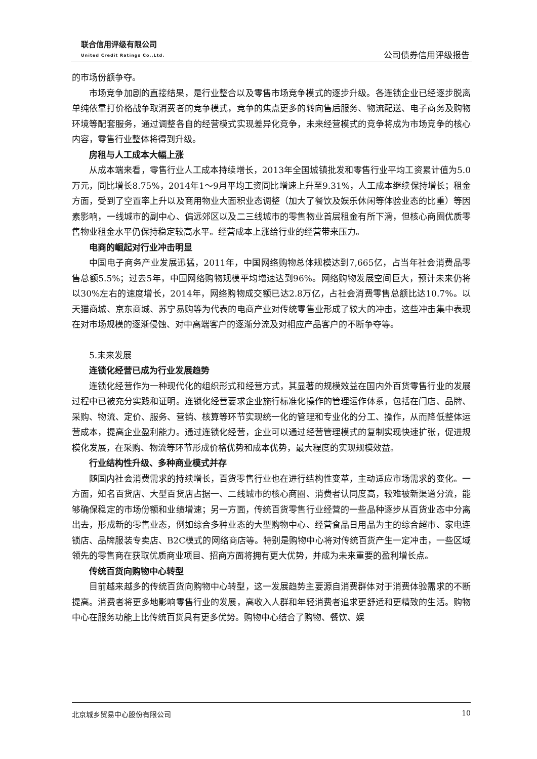联合信用评级有限公司
United Credit Ratings Co.,Ltd.
公司债券信用评级报告
的市场份额争夺。
市场竞争加剧的直接结果，是行业整合以及零售市场竞争模式的逐步升级。各连锁企业已经逐步脱离单纯依靠打价格战争取消费者的竞争模式，竞争的焦点更多的转向售后服务、物流配送、电子商务及购物环境等配套服务，通过调整各自的经营模式实现差异化竞争，未来经营模式的竞争将成为市场竞争的核心内容，零售行业整体将得到升级。
房租与人工成本大幅上涨
从成本端来看，零售行业人工成本持续增长，2013年全国城镇批发和零售行业平均工资累计值为5.0万元，同比增长8.75%，2014年1～9月平均工资同比增速上升至9.31%，人工成本继续保持增长；租金方面，受到了空置率上升以及商用物业大面积业态调整（加大了餐饮及娱乐休闲等体验业态的比重）等因素影响，一线城市的副中心、偏远郊区以及二三线城市的零售物业首层租金有所下滑，但核心商圈优质零售物业租金水平仍保持稳定较高水平。经营成本上涨给行业的经营带来压力。
电商的崛起对行业冲击明显
中国电子商务产业发展迅猛，2011年，中国网络购物总体规模达到7,665亿，占当年社会消费品零售总额5.5%；过去5年，中国网络购物规模平均增速达到96%。网络购物发展空间巨大，预计未来仍将以30%左右的速度增长，2014年，网络购物成交额已达2.8万亿，占社会消费零售总额比达10.7%。以天猫商城、京东商城、苏宁易购等为代表的电商产业对传统零售业形成了较大的冲击，这些冲击集中表现在对市场规模的逐渐侵蚀、对中高端客户的逐渐分流及对相应产品客户的不断争夺等。
5.未来发展
连锁化经营已成为行业发展趋势
连锁化经营作为一种现代化的组织形式和经营方式，其显著的规模效益在国内外百货零售行业的发展过程中已被充分实践和证明。连锁化经营要求企业施行标准化操作的管理运作体系，包括在门店、品牌、采购、物流、定价、服务、营销、核算等环节实现统一化的管理和专业化的分工、操作，从而降低整体运营成本，提高企业盈利能力。通过连锁化经营，企业可以通过经营管理模式的复制实现快速扩张，促进规模化发展，在采购、物流等环节形成价格优势和成本优势，最大程度的实现规模效益。
行业结构性升级、多种商业模式并存
随国内社会消费需求的持续增长，百货零售行业也在进行结构性变革，主动适应市场需求的变化。一方面，知名百货店、大型百货店占据一、二线城市的核心商圈、消费者认同度高，较难被新渠道分流，能够确保稳定的市场份额和业绩增速；另一方面，传统百货零售行业经营的一些品种逐步从百货业态中分离出去，形成新的零售业态，例如综合多种业态的大型购物中心、经营食品日用品为主的综合超市、家电连锁店、品牌服装专卖店、B2C模式的网络商店等。特别是购物中心将对传统百货产生一定冲击，一些区域领先的零售商在获取优质商业项目、招商方面将拥有更大优势，并成为未来重要的盈利增长点。
传统百货向购物中心转型
目前越来越多的传统百货向购物中心转型，这一发展趋势主要源自消费群体对于消费体验需求的不断提高。消费者将更多地影响零售行业的发展，高收入人群和年轻消费者追求更舒适和更精致的生活。购物中心在服务功能上比传统百货具有更多优势。购物中心结合了购物、餐饮、娱
北京城乡贸易中心股份有限公司 10